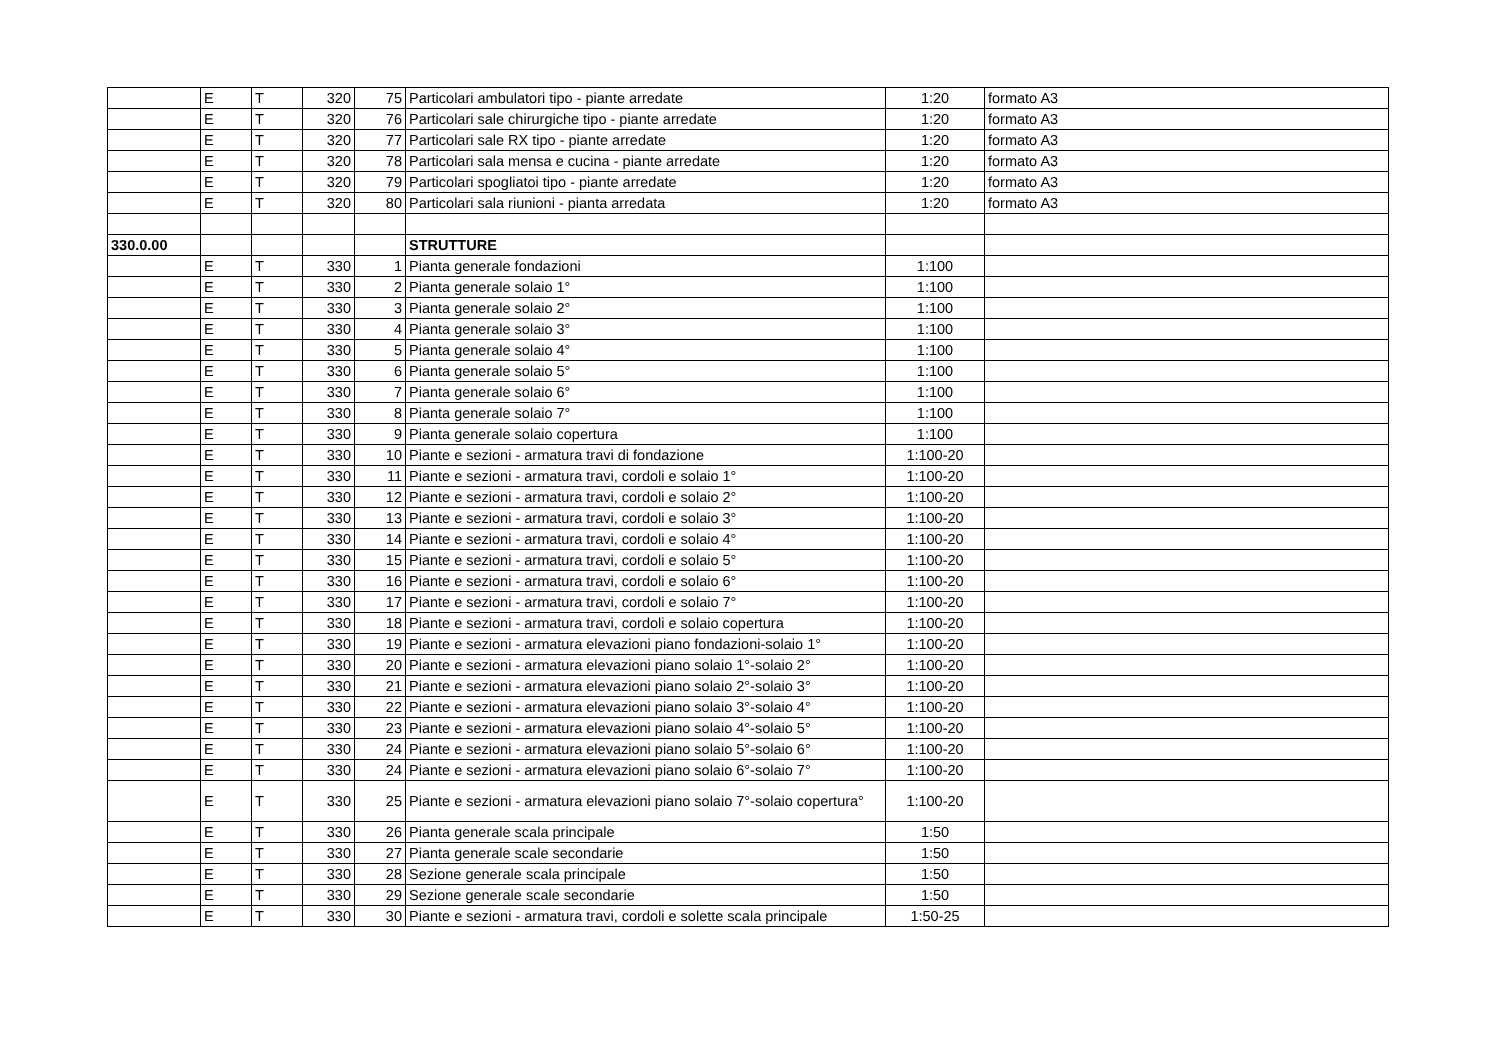| | E | T | 320 | 75 | Particolari ambulatori tipo - piante arredate | 1:20 | formato A3 |
| | E | T | 320 | 76 | Particolari sale chirurgiche tipo - piante arredate | 1:20 | formato A3 |
| | E | T | 320 | 77 | Particolari sale RX tipo - piante arredate | 1:20 | formato A3 |
| | E | T | 320 | 78 | Particolari sala mensa e cucina - piante arredate | 1:20 | formato A3 |
| | E | T | 320 | 79 | Particolari spogliatoi tipo - piante arredate | 1:20 | formato A3 |
| | E | T | 320 | 80 | Particolari sala riunioni - pianta arredata | 1:20 | formato A3 |
| 330.0.00 | | | | | STRUTTURE | | |
| | E | T | 330 | 1 | Pianta generale fondazioni | 1:100 | |
| | E | T | 330 | 2 | Pianta generale solaio 1° | 1:100 | |
| | E | T | 330 | 3 | Pianta generale solaio 2° | 1:100 | |
| | E | T | 330 | 4 | Pianta generale solaio 3° | 1:100 | |
| | E | T | 330 | 5 | Pianta generale solaio 4° | 1:100 | |
| | E | T | 330 | 6 | Pianta generale solaio 5° | 1:100 | |
| | E | T | 330 | 7 | Pianta generale solaio 6° | 1:100 | |
| | E | T | 330 | 8 | Pianta generale solaio 7° | 1:100 | |
| | E | T | 330 | 9 | Pianta generale solaio copertura | 1:100 | |
| | E | T | 330 | 10 | Piante e sezioni - armatura travi di fondazione | 1:100-20 | |
| | E | T | 330 | 11 | Piante e sezioni - armatura travi, cordoli e solaio 1° | 1:100-20 | |
| | E | T | 330 | 12 | Piante e sezioni - armatura travi, cordoli e solaio 2° | 1:100-20 | |
| | E | T | 330 | 13 | Piante e sezioni - armatura travi, cordoli e solaio 3° | 1:100-20 | |
| | E | T | 330 | 14 | Piante e sezioni - armatura travi, cordoli e solaio 4° | 1:100-20 | |
| | E | T | 330 | 15 | Piante e sezioni - armatura travi, cordoli e solaio 5° | 1:100-20 | |
| | E | T | 330 | 16 | Piante e sezioni - armatura travi, cordoli e solaio 6° | 1:100-20 | |
| | E | T | 330 | 17 | Piante e sezioni - armatura travi, cordoli e solaio 7° | 1:100-20 | |
| | E | T | 330 | 18 | Piante e sezioni - armatura travi, cordoli e solaio copertura | 1:100-20 | |
| | E | T | 330 | 19 | Piante e sezioni - armatura elevazioni piano fondazioni-solaio 1° | 1:100-20 | |
| | E | T | 330 | 20 | Piante e sezioni - armatura elevazioni piano solaio 1°-solaio 2° | 1:100-20 | |
| | E | T | 330 | 21 | Piante e sezioni - armatura elevazioni piano solaio 2°-solaio 3° | 1:100-20 | |
| | E | T | 330 | 22 | Piante e sezioni - armatura elevazioni piano solaio 3°-solaio 4° | 1:100-20 | |
| | E | T | 330 | 23 | Piante e sezioni - armatura elevazioni piano solaio 4°-solaio 5° | 1:100-20 | |
| | E | T | 330 | 24 | Piante e sezioni - armatura elevazioni piano solaio 5°-solaio 6° | 1:100-20 | |
| | E | T | 330 | 24 | Piante e sezioni - armatura elevazioni piano solaio 6°-solaio 7° | 1:100-20 | |
| | E | T | 330 | 25 | Piante e sezioni - armatura elevazioni piano solaio 7°-solaio copertura° | 1:100-20 | |
| | E | T | 330 | 26 | Pianta generale scala principale | 1:50 | |
| | E | T | 330 | 27 | Pianta generale scale secondarie | 1:50 | |
| | E | T | 330 | 28 | Sezione generale scala principale | 1:50 | |
| | E | T | 330 | 29 | Sezione generale scale secondarie | 1:50 | |
| | E | T | 330 | 30 | Piante e sezioni - armatura travi, cordoli e solette scala principale | 1:50-25 | |